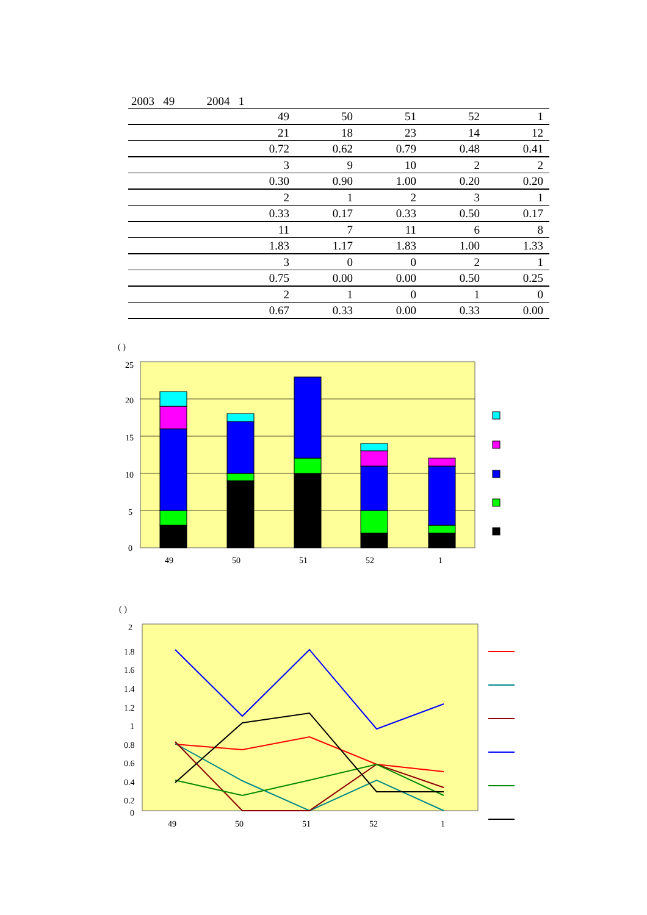2003 49 2004 1
| | | 49 | 50 | 51 | 52 | 1 |
| --- | --- | --- | --- | --- | --- | --- |
| | | 21 | 18 | 23 | 14 | 12 |
| | | 0.72 | 0.62 | 0.79 | 0.48 | 0.41 |
| | | 3 | 9 | 10 | 2 | 2 |
| | | 0.30 | 0.90 | 1.00 | 0.20 | 0.20 |
| | | 2 | 1 | 2 | 3 | 1 |
| | | 0.33 | 0.17 | 0.33 | 0.50 | 0.17 |
| | | 11 | 7 | 11 | 6 | 8 |
| | | 1.83 | 1.17 | 1.83 | 1.00 | 1.33 |
| | | 3 | 0 | 0 | 2 | 1 |
| | | 0.75 | 0.00 | 0.00 | 0.50 | 0.25 |
| | | 2 | 1 | 0 | 1 | 0 |
| | | 0.67 | 0.33 | 0.00 | 0.33 | 0.00 |
( )
25
20
15
10
5
0
49
50
51
52
1
( )
2
1.8
1.6
1.4
1.2
1
0.8
0.6
0.4
0.2
0
49
50
51
52
1